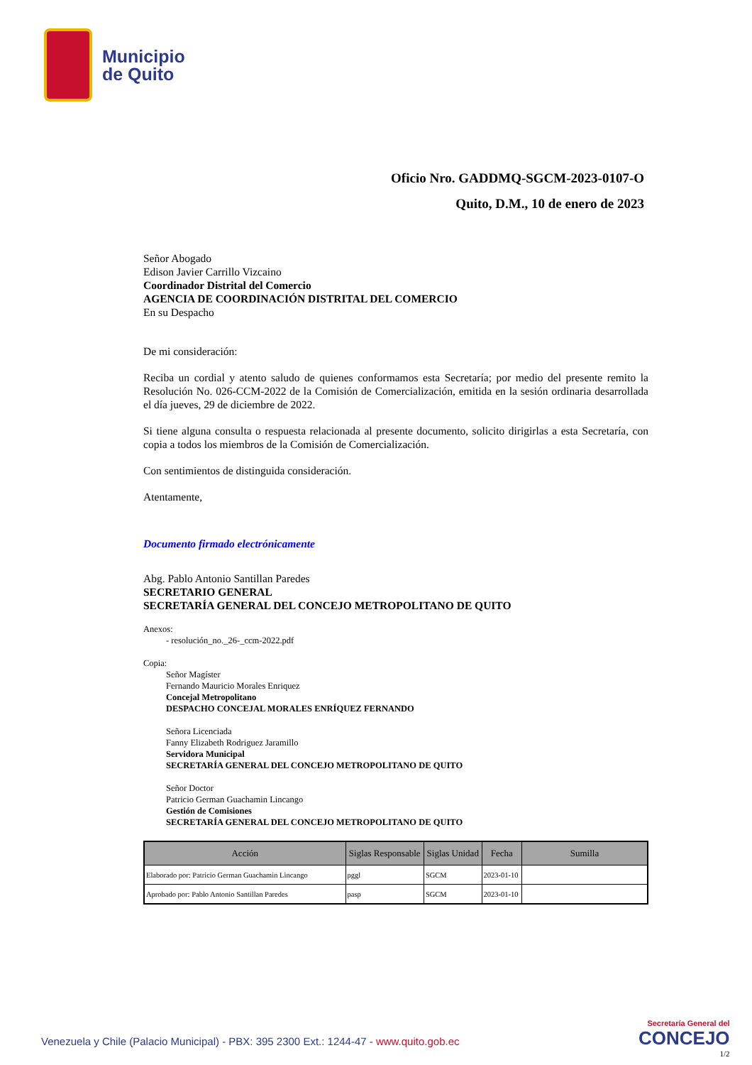Municipio
de Quito
Oficio Nro. GADDMQ-SGCM-2023-0107-O
Quito, D.M., 10 de enero de 2023
Señor Abogado
Edison Javier Carrillo Vizcaino
Coordinador Distrital del Comercio
AGENCIA DE COORDINACIÓN DISTRITAL DEL COMERCIO
En su Despacho
De mi consideración:
Reciba un cordial y atento saludo de quienes conformamos esta Secretaría; por medio del presente remito la Resolución No. 026-CCM-2022 de la Comisión de Comercialización, emitida en la sesión ordinaria desarrollada el día jueves, 29 de diciembre de 2022.
Si tiene alguna consulta o respuesta relacionada al presente documento, solicito dirigirlas a esta Secretaría, con copia a todos los miembros de la Comisión de Comercialización.
Con sentimientos de distinguida consideración.
Atentamente,
Documento firmado electrónicamente
Abg. Pablo Antonio Santillan Paredes
SECRETARIO GENERAL
SECRETARÍA GENERAL DEL CONCEJO METROPOLITANO DE QUITO
Anexos:
- resolución_no._26-_ccm-2022.pdf
Copia:
Señor Magíster
Fernando Mauricio Morales Enriquez
Concejal Metropolitano
DESPACHO CONCEJAL MORALES ENRÍQUEZ FERNANDO
Señora Licenciada
Fanny Elizabeth Rodriguez Jaramillo
Servidora Municipal
SECRETARÍA GENERAL DEL CONCEJO METROPOLITANO DE QUITO
Señor Doctor
Patricio German Guachamin Lincango
Gestión de Comisiones
SECRETARÍA GENERAL DEL CONCEJO METROPOLITANO DE QUITO
| Acción | Siglas Responsable | Siglas Unidad | Fecha | Sumilla |
| --- | --- | --- | --- | --- |
| Elaborado por: Patricio German Guachamin Lincango | pggl | SGCM | 2023-01-10 | |
| Aprobado por: Pablo Antonio Santillan Paredes | pasp | SGCM | 2023-01-10 | |
Venezuela y Chile (Palacio Municipal) - PBX: 395 2300 Ext.: 1244-47 - www.quito.gob.ec
Secretaría General del
CONCEJO
1/2